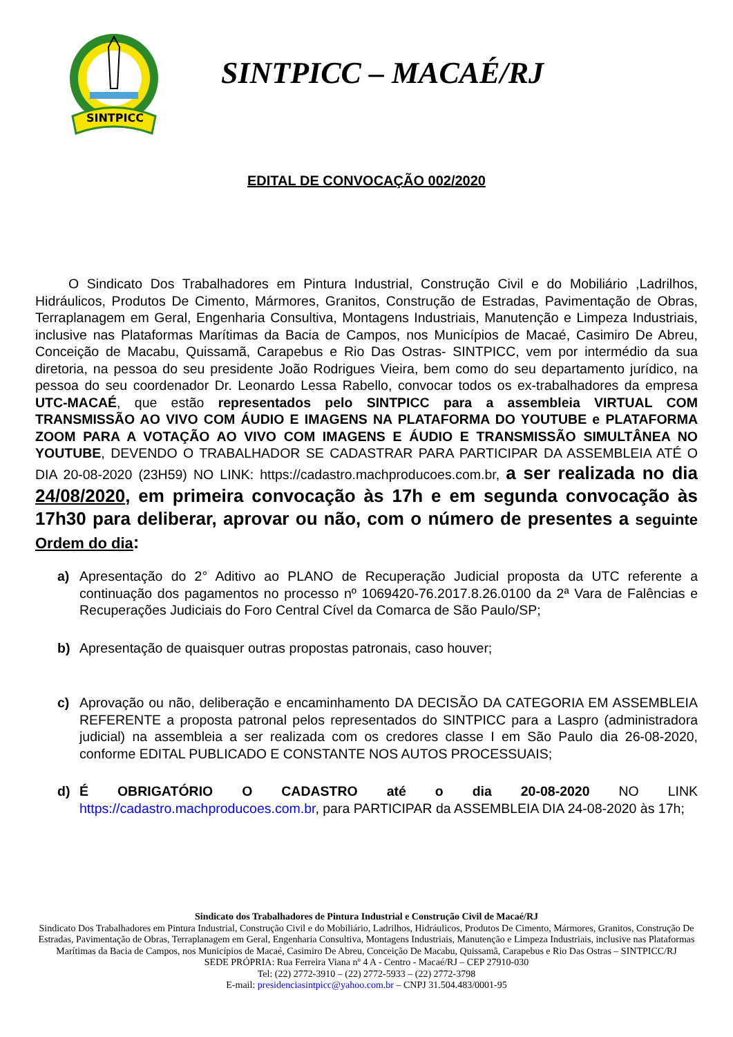SINTPICC
SINTPICC – MACAÉ/RJ
EDITAL DE CONVOCAÇÃO 002/2020
O Sindicato Dos Trabalhadores em Pintura Industrial, Construção Civil e do Mobiliário ,Ladrilhos, Hidráulicos, Produtos De Cimento, Mármores, Granitos, Construção de Estradas, Pavimentação de Obras, Terraplanagem em Geral, Engenharia Consultiva, Montagens Industriais, Manutenção e Limpeza Industriais, inclusive nas Plataformas Marítimas da Bacia de Campos, nos Municípios de Macaé, Casimiro De Abreu, Conceição de Macabu, Quissamã, Carapebus e Rio Das Ostras- SINTPICC, vem por intermédio da sua diretoria, na pessoa do seu presidente João Rodrigues Vieira, bem como do seu departamento jurídico, na pessoa do seu coordenador Dr. Leonardo Lessa Rabello, convocar todos os ex-trabalhadores da empresa UTC-MACAÉ, que estão representados pelo SINTPICC para a assembleia VIRTUAL COM TRANSMISSÃO AO VIVO COM ÁUDIO E IMAGENS NA PLATAFORMA DO YOUTUBE e PLATAFORMA ZOOM PARA A VOTAÇÃO AO VIVO COM IMAGENS E ÁUDIO E TRANSMISSÃO SIMULTÂNEA NO YOUTUBE, DEVENDO O TRABALHADOR SE CADASTRAR PARA PARTICIPAR DA ASSEMBLEIA ATÉ O DIA 20-08-2020 (23H59) NO LINK: https://cadastro.machproducoes.com.br, a ser realizada no dia 24/08/2020, em primeira convocação às 17h e em segunda convocação às 17h30 para deliberar, aprovar ou não, com o número de presentes a seguinte Ordem do dia:
a) Apresentação do 2° Aditivo ao PLANO de Recuperação Judicial proposta da UTC referente a continuação dos pagamentos no processo nº 1069420-76.2017.8.26.0100 da 2ª Vara de Falências e Recuperações Judiciais do Foro Central Cível da Comarca de São Paulo/SP;
b) Apresentação de quaisquer outras propostas patronais, caso houver;
c) Aprovação ou não, deliberação e encaminhamento DA DECISÃO DA CATEGORIA EM ASSEMBLEIA REFERENTE a proposta patronal pelos representados do SINTPICC para a Laspro (administradora judicial) na assembleia a ser realizada com os credores classe I em São Paulo dia 26-08-2020, conforme EDITAL PUBLICADO E CONSTANTE NOS AUTOS PROCESSUAIS;
d) É OBRIGATÓRIO O CADASTRO até o dia 20-08-2020 NO LINK https://cadastro.machproducoes.com.br, para PARTICIPAR da ASSEMBLEIA DIA 24-08-2020 às 17h;
Sindicato dos Trabalhadores de Pintura Industrial e Construção Civil de Macaé/RJ
Sindicato Dos Trabalhadores em Pintura Industrial, Construção Civil e do Mobiliário, Ladrilhos, Hidráulicos, Produtos De Cimento, Mármores, Granitos, Construção De Estradas, Pavimentação de Obras, Terraplanagem em Geral, Engenharia Consultiva, Montagens Industriais, Manutenção e Limpeza Industriais, inclusive nas Plataformas Marítimas da Bacia de Campos, nos Municípios de Macaé, Casimiro De Abreu, Conceição De Macabu, Quissamã, Carapebus e Rio Das Ostras – SINTPICC/RJ
SEDE PRÓPRIA: Rua Ferreira Viana nº 4 A - Centro - Macaé/RJ – CEP 27910-030
Tel: (22) 2772-3910 – (22) 2772-5933 – (22) 2772-3798
E-mail: presidenciasintpicc@yahoo.com.br – CNPJ 31.504.483/0001-95